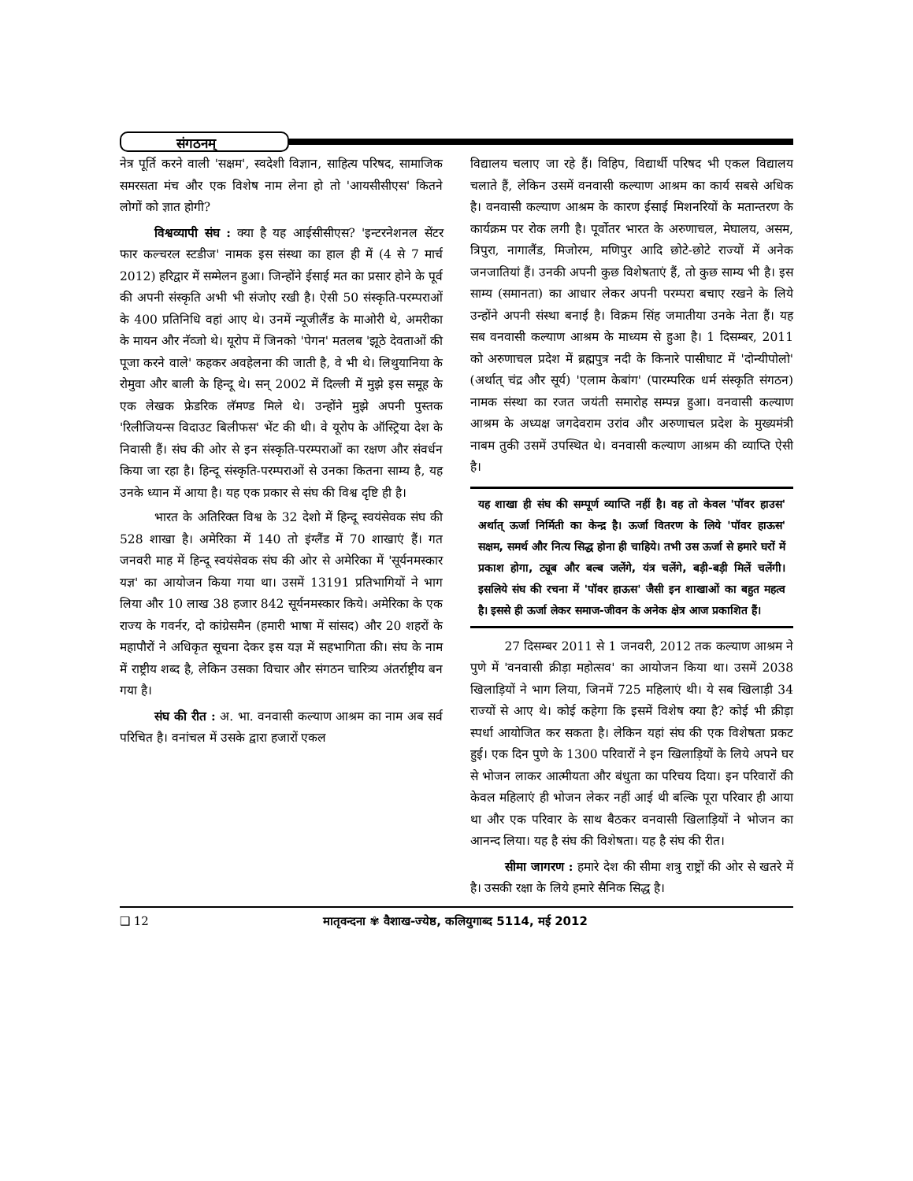संगठनम्
नेत्र पूर्ति करने वाली 'सक्षम', स्वदेशी विज्ञान, साहित्य परिषद, सामाजिक समरसता मंच और एक विशेष नाम लेना हो तो 'आयसीसीएस' कितने लोगों को ज्ञात होगी?
विश्वव्यापी संघ : क्या है यह आईसीसीएस? 'इन्टरनेशनल सेंटर फार कल्चरल स्टडीज' नामक इस संस्था का हाल ही में (4 से 7 मार्च 2012) हरिद्वार में सम्मेलन हुआ। जिन्होंने ईसाई मत का प्रसार होने के पूर्व की अपनी संस्कृति अभी भी संजोए रखी है। ऐसी 50 संस्कृति-परम्पराओं के 400 प्रतिनिधि वहां आए थे। उनमें न्यूजीलैंड के माओरी थे, अमरीका के मायन और नॅव्जो थे। यूरोप में जिनको 'पेगन' मतलब 'झूठे देवताओं की पूजा करने वाले' कहकर अवहेलना की जाती है, वे भी थे। लिथुयानिया के रोमुवा और बाली के हिन्दू थे। सन् 2002 में दिल्ली में मुझे इस समूह के एक लेखक फ्रेडरिक लॅमण्ड मिले थे। उन्होंने मुझे अपनी पुस्तक 'रिलीजियन्स विदाउट बिलीफस' भेंट की थी। वे यूरोप के ऑस्ट्रिया देश के निवासी हैं। संघ की ओर से इन संस्कृति-परम्पराओं का रक्षण और संवर्धन किया जा रहा है। हिन्दू संस्कृति-परम्पराओं से उनका कितना साम्य है, यह उनके ध्यान में आया है। यह एक प्रकार से संघ की विश्व दृष्टि ही है।
भारत के अतिरिक्त विश्व के 32 देशो में हिन्दू स्वयंसेवक संघ की 528 शाखा है। अमेरिका में 140 तो इंग्लैंड में 70 शाखाएं हैं। गत जनवरी माह में हिन्दू स्वयंसेवक संघ की ओर से अमेरिका में 'सूर्यनमस्कार यज्ञ' का आयोजन किया गया था। उसमें 13191 प्रतिभागियों ने भाग लिया और 10 लाख 38 हजार 842 सूर्यनमस्कार किये। अमेरिका के एक राज्य के गवर्नर, दो कांग्रेसमैन (हमारी भाषा में सांसद) और 20 शहरों के महापौरों ने अधिकृत सूचना देकर इस यज्ञ में सहभागिता की। संघ के नाम में राष्ट्रीय शब्द है, लेकिन उसका विचार और संगठन चारित्र्य अंतर्राष्ट्रीय बन गया है।
संघ की रीत : अ. भा. वनवासी कल्याण आश्रम का नाम अब सर्व परिचित है। वनांचल में उसके द्वारा हजारों एकल
विद्यालय चलाए जा रहे हैं। विहिप, विद्यार्थी परिषद भी एकल विद्यालय चलाते हैं, लेकिन उसमें वनवासी कल्याण आश्रम का कार्य सबसे अधिक है। वनवासी कल्याण आश्रम के कारण ईसाई मिशनरियों के मतान्तरण के कार्यक्रम पर रोक लगी है। पूर्वोतर भारत के अरुणाचल, मेघालय, असम, त्रिपुरा, नागालैंड, मिजोरम, मणिपुर आदि छोटे-छोटे राज्यों में अनेक जनजातियां हैं। उनकी अपनी कुछ विशेषताएं हैं, तो कुछ साम्य भी है। इस साम्य (समानता) का आधार लेकर अपनी परम्परा बचाए रखने के लिये उन्होंने अपनी संस्था बनाई है। विक्रम सिंह जमातीया उनके नेता हैं। यह सब वनवासी कल्याण आश्रम के माध्यम से हुआ है। 1 दिसम्बर, 2011 को अरुणाचल प्रदेश में ब्रह्मपुत्र नदी के किनारे पासीघाट में 'दोन्यीपोलो' (अर्थात् चंद्र और सूर्य) 'एलाम केबांग' (पारम्परिक धर्म संस्कृति संगठन) नामक संस्था का रजत जयंती समारोह सम्पन्न हुआ। वनवासी कल्याण आश्रम के अध्यक्ष जगदेवराम उरांव और अरुणाचल प्रदेश के मुख्यमंत्री नाबम तुकी उसमें उपस्थित थे। वनवासी कल्याण आश्रम की व्याप्ति ऐसी है।
यह शाखा ही संघ की सम्पूर्ण व्याप्ति नहीं है। वह तो केवल 'पॉवर हाउस' अर्थात् ऊर्जा निर्मिती का केन्द्र है। ऊर्जा वितरण के लिये 'पॉवर हाऊस' सक्षम, समर्थ और नित्य सिद्ध होना ही चाहिये। तभी उस ऊर्जा से हमारे घरों में प्रकाश होगा, ट्यूब और बल्ब जलेंगे, यंत्र चलेंगे, बड़ी-बड़ी मिलें चलेंगी। इसलिये संघ की रचना में 'पॉवर हाऊस' जैसी इन शाखाओं का बहुत महत्व है। इससे ही ऊर्जा लेकर समाज-जीवन के अनेक क्षेत्र आज प्रकाशित हैं।
27 दिसम्बर 2011 से 1 जनवरी, 2012 तक कल्याण आश्रम ने पुणे में 'वनवासी क्रीड़ा महोत्सव' का आयोजन किया था। उसमें 2038 खिलाड़ियों ने भाग लिया, जिनमें 725 महिलाएं थी। ये सब खिलाड़ी 34 राज्यों से आए थे। कोई कहेगा कि इसमें विशेष क्या है? कोई भी क्रीड़ा स्पर्धा आयोजित कर सकता है। लेकिन यहां संघ की एक विशेषता प्रकट हुई। एक दिन पुणे के 1300 परिवारों ने इन खिलाड़ियों के लिये अपने घर से भोजन लाकर आत्मीयता और बंधुता का परिचय दिया। इन परिवारों की केवल महिलाएं ही भोजन लेकर नहीं आई थी बल्कि पूरा परिवार ही आया था और एक परिवार के साथ बैठकर वनवासी खिलाड़ियों ने भोजन का आनन्द लिया। यह है संघ की विशेषता। यह है संघ की रीत।
सीमा जागरण : हमारे देश की सीमा शत्रु राष्ट्रों की ओर से खतरे में है। उसकी रक्षा के लिये हमारे सैनिक सिद्ध है।
❑ 12 मातृवन्दना ✾ वैशाख-ज्येष्ठ, कलियुगाब्द 5114, मई 2012